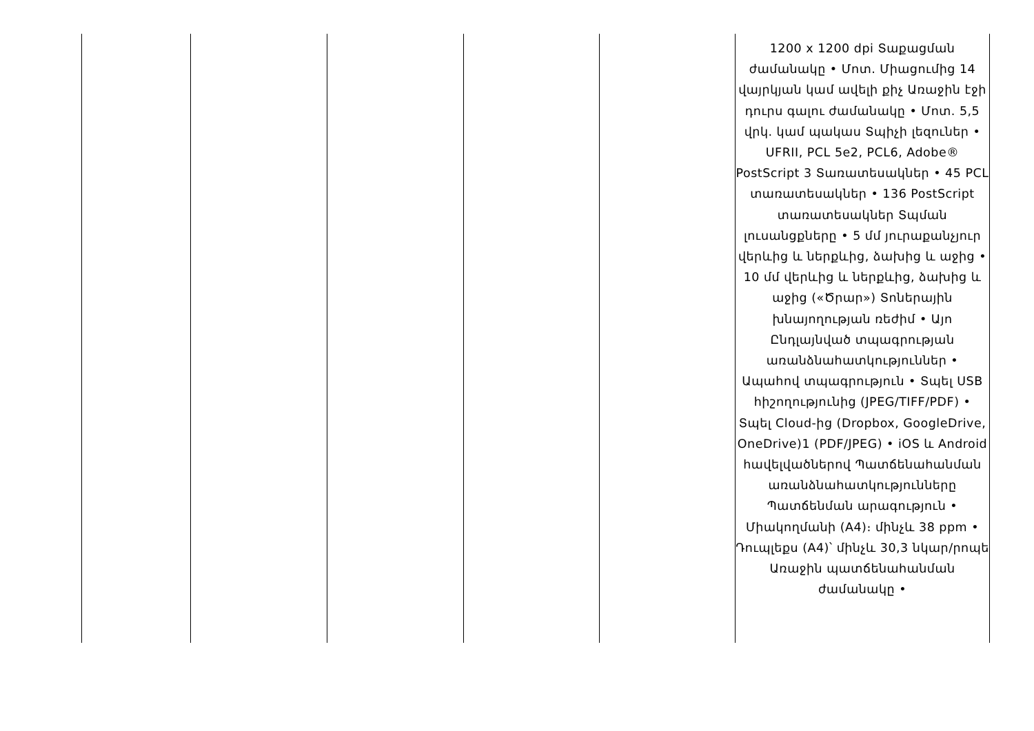| | | | | | 1200 x 1200 dpi Տաքացման ժամանակը • Մոտ. Միացումից 14 վայրկյան կամ ավելի քիչ Առաջին էջի դուրս գալու ժամանակը • Մոտ. 5,5 վրկ. կամ պակաս Տպիչի լեզուներ • UFRII, PCL 5e2, PCL6, Adobe® PostScript 3 Տառատեսակներ • 45 PCL տառատեսակներ • 136 PostScript տառատեսակներ Տպման լուսանցքները • 5 մմ յուրաքանչյուր վերևից և ներքևից, ձախից և աջից • 10 մմ վերևից և ներքևից, ձախից և աջից («Ծրար») Տոներային խնայողության ռեժիմ • Այո Ընդլայնված տպագրության առանձնահատկություններ • Ապահով տպագրություն • Տպել USB հիշողությունից (JPEG/TIFF/PDF) • Տպել Cloud-ից (Dropbox, GoogleDrive, OneDrive)1 (PDF/JPEG) • iOS և Android հավելվածներով Պատճենահանման առանձնահատկությունները Պատճենման արագություն • Միակողմանի (A4)։ մինչև 38 ppm • Դուպլեքս (A4)՝ մինչև 30,3 նկար/րոպե Առաջին պատճենահանման ժամանակը • |